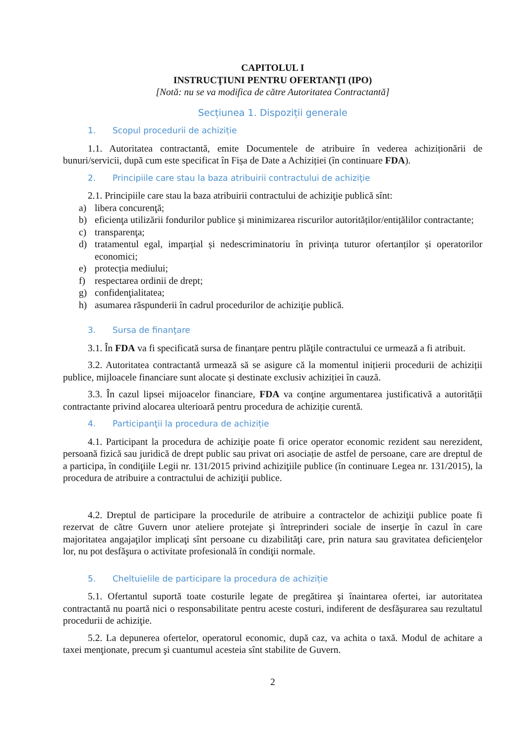CAPITOLUL I
INSTRUCŢIUNI PENTRU OFERTANŢI (IPO)
[Notă: nu se va modifica de către Autoritatea Contractantă]
Secțiunea 1. Dispoziții generale
1. Scopul procedurii de achiziție
1.1. Autoritatea contractantă, emite Documentele de atribuire în vederea achiziționării de bunuri/servicii, după cum este specificat în Fișa de Date a Achiziției (în continuare FDA).
2. Principiile care stau la baza atribuirii contractului de achiziţie
2.1. Principiile care stau la baza atribuirii contractului de achiziţie publică sînt:
a) libera concurenţă;
b) eficienţa utilizării fondurilor publice și minimizarea riscurilor autorităților/entițălilor contractante;
c) transparenţa;
d) tratamentul egal, imparțial și nedescriminatoriu în privința tuturor ofertanților și operatorilor economici;
e) protecția mediului;
f) respectarea ordinii de drept;
g) confidenţialitatea;
h) asumarea răspunderii în cadrul procedurilor de achiziţie publică.
3. Sursa de finanţare
3.1. În FDA va fi specificată sursa de finanțare pentru plăţile contractului ce urmează a fi atribuit.
3.2. Autoritatea contractantă urmează să se asigure că la momentul inițierii procedurii de achiziții publice, mijloacele financiare sunt alocate și destinate exclusiv achiziției în cauză.
3.3. În cazul lipsei mijoacelor financiare, FDA va conţine argumentarea justificativă a autorității contractante privind alocarea ulterioară pentru procedura de achiziție curentă.
4. Participanţii la procedura de achiziție
4.1. Participant la procedura de achiziţie poate fi orice operator economic rezident sau nerezident, persoană fizică sau juridică de drept public sau privat ori asociație de astfel de persoane, care are dreptul de a participa, în condiţiile Legii nr. 131/2015 privind achiziţiile publice (în continuare Legea nr. 131/2015), la procedura de atribuire a contractului de achiziţii publice.
4.2. Dreptul de participare la procedurile de atribuire a contractelor de achiziţii publice poate fi rezervat de către Guvern unor ateliere protejate şi întreprinderi sociale de inserţie în cazul în care majoritatea angajaţilor implicaţi sînt persoane cu dizabilităţi care, prin natura sau gravitatea deficienţelor lor, nu pot desfăşura o activitate profesională în condiţii normale.
5. Cheltuielile de participare la procedura de achiziție
5.1. Ofertantul suportă toate costurile legate de pregătirea şi înaintarea ofertei, iar autoritatea contractantă nu poartă nici o responsabilitate pentru aceste costuri, indiferent de desfăşurarea sau rezultatul procedurii de achiziţie.
5.2. La depunerea ofertelor, operatorul economic, după caz, va achita o taxă. Modul de achitare a taxei menţionate, precum şi cuantumul acesteia sînt stabilite de Guvern.
2